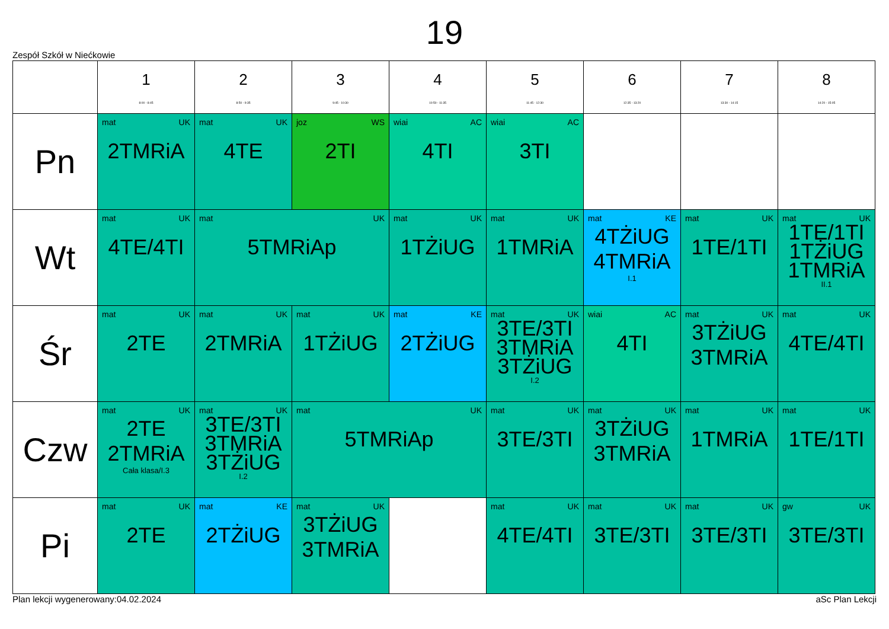19
Zespół Szkół w Niećkowie
| | 1 8:00 - 8:45 | 2 8:50 - 9:35 | 3 9:45 - 10:30 | 4 10:50 - 11:35 | 5 11:45 - 12:30 | 6 12:35 - 13:20 | 7 13:30 - 14:15 | 8 14:20 - 15:05 |
| --- | --- | --- | --- | --- | --- | --- | --- | --- |
| Pn | mat UK 2TMRiA | mat UK 4TE | joz WS 2TI | wiai AC 4TI | wiai AC 3TI | | | |
| Wt | mat UK 4TE/4TI | mat UK 5TMRiAp | | mat UK 1TŻiUG | mat UK 1TMRiA | mat KE 4TŻiUG 4TMRiA I.1 | mat UK 1TE/1TI | mat UK 1TE/1TI 1TŻiUG 1TMRiA II.1 |
| Śr | mat UK 2TE | mat UK 2TMRiA | mat UK 1TŻiUG | mat KE 2TŻiUG | mat UK 3TE/3TI 3TMRiA 3TŻiUG I.2 | wiai AC 4TI | mat UK 3TŻiUG 3TMRiA | mat UK 4TE/4TI |
| Czw | mat UK 2TE 2TMRiA Cała klasa/I.3 | mat UK 3TE/3TI 3TMRiA 3TŻiUG I.2 | mat UK 5TMRiAp | | mat UK 3TE/3TI | mat UK 3TŻiUG 3TMRiA | mat UK 1TMRiA | mat UK 1TE/1TI |
| Pi | mat UK 2TE | mat KE 2TŻiUG | mat UK 3TŻiUG 3TMRiA | | mat UK 4TE/4TI | mat UK 3TE/3TI | mat UK 3TE/3TI | gw UK 3TE/3TI |
Plan lekcji wygenerowany:04.02.2024 aSc Plan Lekcji